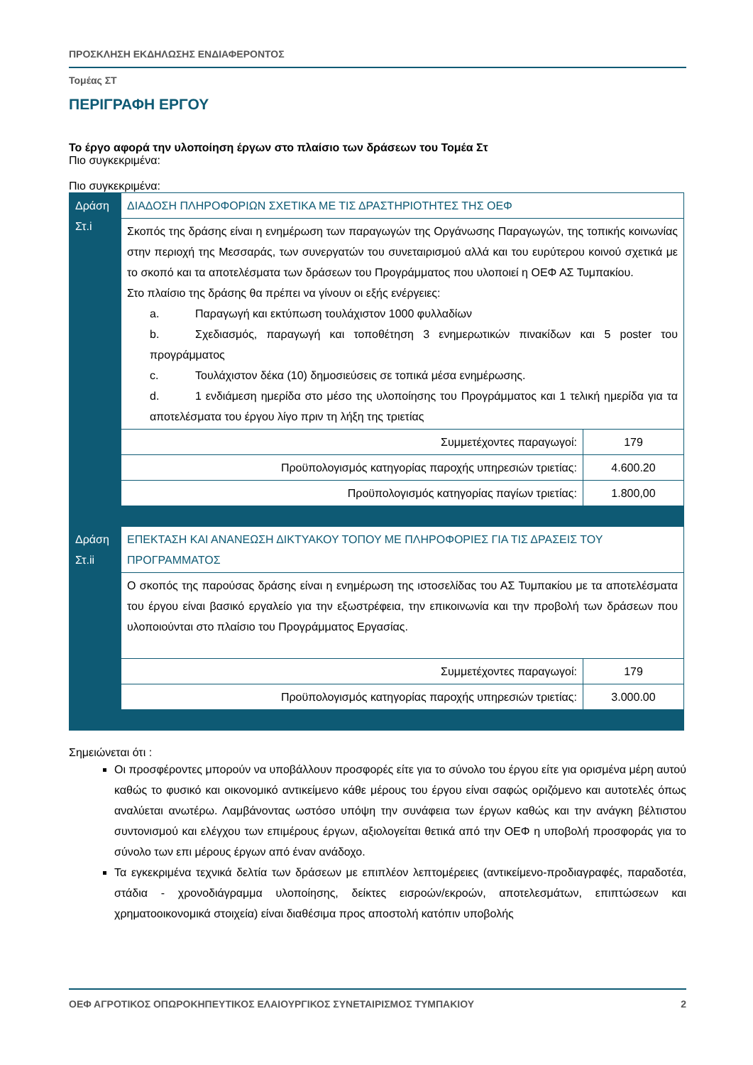ΠΡΟΣΚΛΗΣΗ ΕΚΔΗΛΩΣΗΣ ΕΝΔΙΑΦΕΡΟΝΤΟΣ
Τομέας ΣΤ
ΠΕΡΙΓΡΑΦΗ ΕΡΓΟΥ
Το έργο αφορά την υλοποίηση έργων στο πλαίσιο των δράσεων του Τομέα Στ
Πιο συγκεκριμένα:
Πιο συγκεκριμένα:
| Δράση Στ.i | ΔΙΑΔΟΣΗ ΠΛΗΡΟΦΟΡΙΩΝ ΣΧΕΤΙΚΑ ΜΕ ΤΙΣ ΔΡΑΣΤΗΡΙΟΤΗΤΕΣ ΤΗΣ ΟΕΦ | |
| | Σκοπός της δράσης είναι η ενημέρωση των παραγωγών της Οργάνωσης Παραγωγών, της τοπικής κοινωνίας στην περιοχή της Μεσσαράς, των συνεργατών του συνεταιρισμού αλλά και του ευρύτερου κοινού σχετικά με το σκοπό και τα αποτελέσματα των δράσεων του Προγράμματος που υλοποιεί η ΟΕΦ ΑΣ Τυμπακίου. Στο πλαίσιο της δράσης θα πρέπει να γίνουν οι εξής ενέργειες: a. Παραγωγή και εκτύπωση τουλάχιστον 1000 φυλλαδίων b. Σχεδιασμός, παραγωγή και τοποθέτηση 3 ενημερωτικών πινακίδων και 5 poster του προγράμματος c. Τουλάχιστον δέκα (10) δημοσιεύσεις σε τοπικά μέσα ενημέρωσης. d. 1 ενδιάμεση ημερίδα στο μέσο της υλοποίησης του Προγράμματος και 1 τελική ημερίδα για τα αποτελέσματα του έργου λίγο πριν τη λήξη της τριετίας | |
| | Συμμετέχοντες παραγωγοί: | 179 |
| | Προϋπολογισμός κατηγορίας παροχής υπηρεσιών τριετίας: | 4.600.20 |
| | Προϋπολογισμός κατηγορίας παγίων τριετίας: | 1.800,00 |
| Δράση Στ.ii | ΕΠΕΚΤΑΣΗ ΚΑΙ ΑΝΑΝΕΩΣΗ ΔΙΚΤΥΑΚΟΥ ΤΟΠΟΥ ΜΕ ΠΛΗΡΟΦΟΡΙΕΣ ΓΙΑ ΤΙΣ ΔΡΑΣΕΙΣ ΤΟΥ ΠΡΟΓΡΑΜΜΑΤΟΣ | |
| | Ο σκοπός της παρούσας δράσης είναι η ενημέρωση της ιστοσελίδας του ΑΣ Τυμπακίου με τα αποτελέσματα του έργου είναι βασικό εργαλείο για την εξωστρέφεια, την επικοινωνία και την προβολή των δράσεων που υλοποιούνται στο πλαίσιο του Προγράμματος Εργασίας. | |
| | Συμμετέχοντες παραγωγοί: | 179 |
| | Προϋπολογισμός κατηγορίας παροχής υπηρεσιών τριετίας: | 3.000.00 |
Σημειώνεται ότι :
Οι προσφέροντες μπορούν να υποβάλλουν προσφορές είτε για το σύνολο του έργου είτε για ορισμένα μέρη αυτού καθώς το φυσικό και οικονομικό αντικείμενο κάθε μέρους του έργου είναι σαφώς οριζόμενο και αυτοτελές όπως αναλύεται ανωτέρω. Λαμβάνοντας ωστόσο υπόψη την συνάφεια των έργων καθώς και την ανάγκη βέλτιστου συντονισμού και ελέγχου των επιμέρους έργων, αξιολογείται θετικά από την ΟΕΦ η υποβολή προσφοράς για το σύνολο των επι μέρους έργων από έναν ανάδοχο.
Τα εγκεκριμένα τεχνικά δελτία των δράσεων με επιπλέον λεπτομέρειες (αντικείμενο-προδιαγραφές, παραδοτέα, στάδια - χρονοδιάγραμμα υλοποίησης, δείκτες εισροών/εκροών, αποτελεσμάτων, επιπτώσεων και χρηματοοικονομικά στοιχεία) είναι διαθέσιμα προς αποστολή κατόπιν υποβολής
ΟΕΦ ΑΓΡΟΤΙΚΟΣ ΟΠΩΡΟΚΗΠΕΥΤΙΚΟΣ ΕΛΑΙΟΥΡΓΙΚΟΣ ΣΥΝΕΤΑΙΡΙΣΜΟΣ ΤΥΜΠΑΚΙΟΥ 2